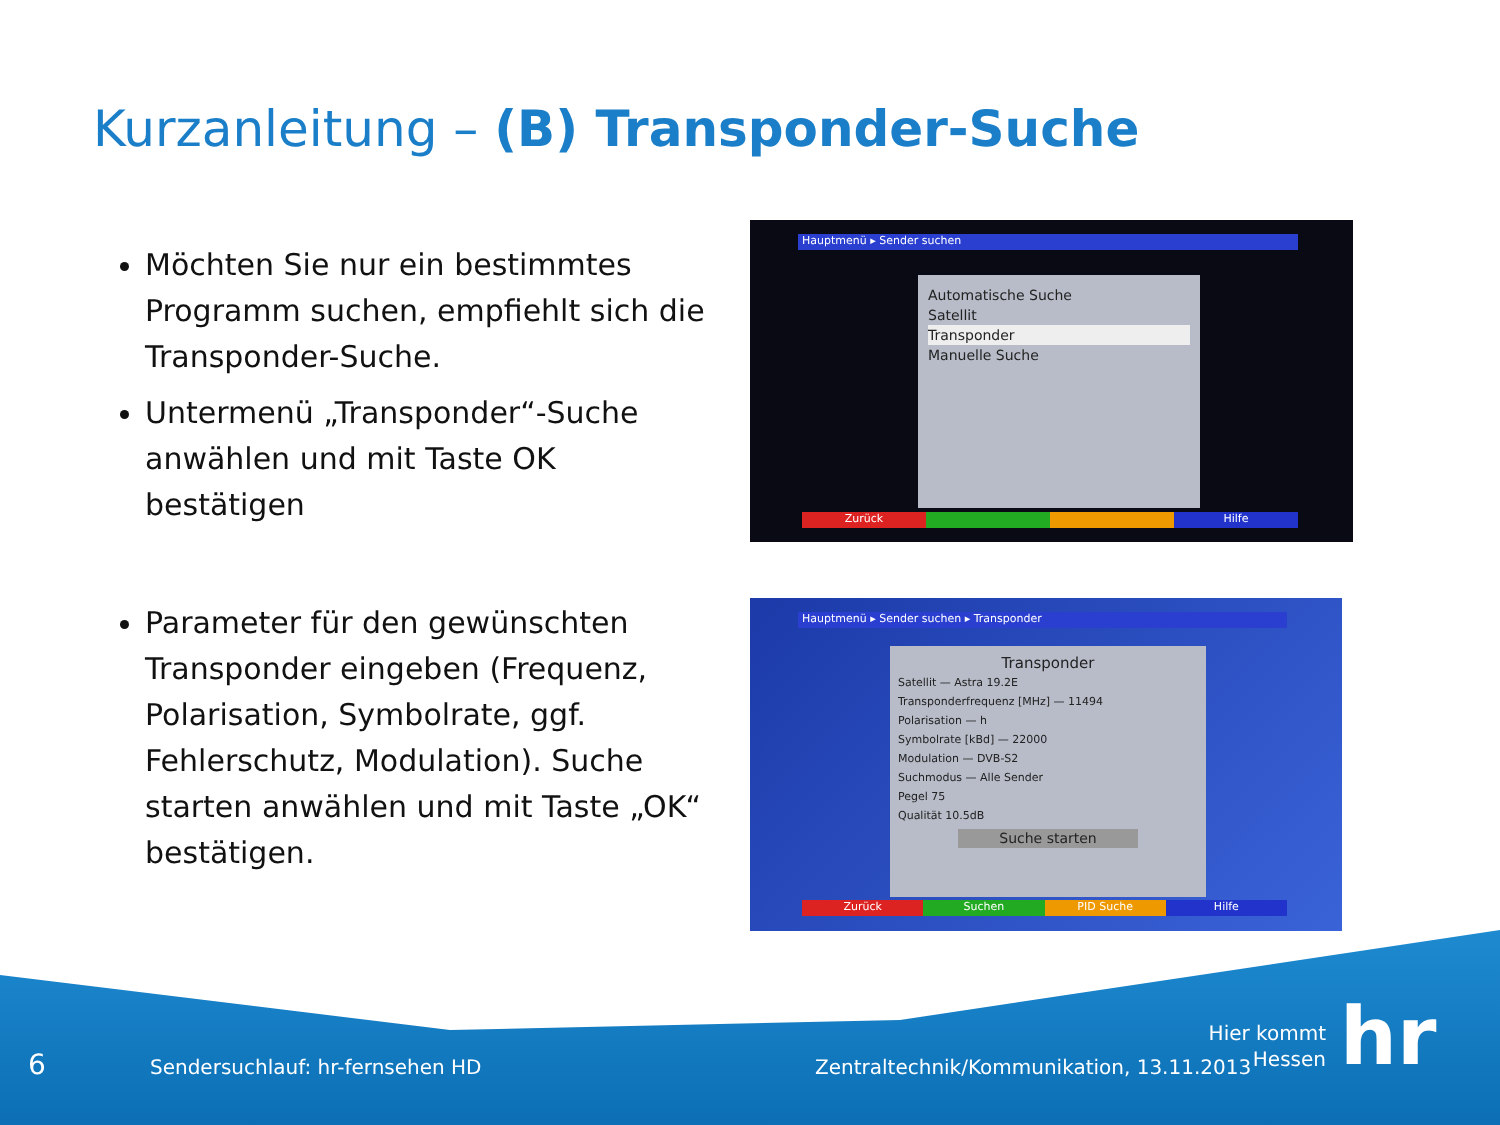Kurzanleitung – (B) Transponder-Suche
Möchten Sie nur ein bestimmtes Programm suchen, empfiehlt sich die Transponder-Suche.
Untermenü „Transponder“-Suche anwählen und mit Taste OK bestätigen
Parameter für den gewünschten Transponder eingeben (Frequenz, Polarisation, Symbolrate, ggf. Fehlerschutz, Modulation). Suche starten anwählen und mit Taste „OK“ bestätigen.
Hauptmenü ▸ Sender suchen
Automatische Suche
Satellit
Transponder
Manuelle Suche
Zurück Hilfe
Hauptmenü ▸ Sender suchen ▸ Transponder
Transponder
Satellit — Astra 19.2E
Transponderfrequenz [MHz] — 11494
Polarisation — h
Symbolrate [kBd] — 22000
Modulation — DVB-S2
Suchmodus — Alle Sender
Pegel 75
Qualität 10.5dB
Suche starten
Zurück Suchen PID Suche Hilfe
6
Sendersuchlauf: hr-fernsehen HD
Zentraltechnik/Kommunikation, 13.11.2013
Hier kommt Hessen
hr